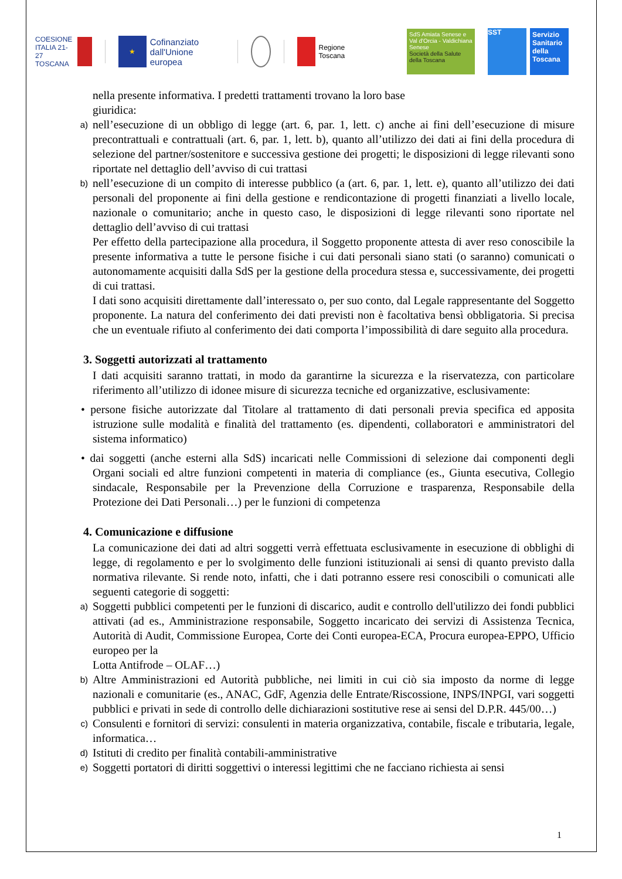COESIONE
ITALIA 21-27
TOSCANA
★
Cofinanziato
dall'Unione europea
Regione Toscana
SdS Amiata Senese e Val d'Orcia - Valdichiana Senese
Società della Salute della Toscana
SST
Servizio Sanitario della Toscana
nella presente informativa. I predetti trattamenti trovano la loro base
giuridica:
a) nell’esecuzione di un obbligo di legge (art. 6, par. 1, lett. c) anche ai fini dell’esecuzione di misure precontrattuali e contrattuali (art. 6, par. 1, lett. b), quanto all’utilizzo dei dati ai fini della procedura di selezione del partner/sostenitore e successiva gestione dei progetti; le disposizioni di legge rilevanti sono riportate nel dettaglio dell’avviso di cui trattasi
b) nell’esecuzione di un compito di interesse pubblico (a (art. 6, par. 1, lett. e), quanto all’utilizzo dei dati personali del proponente ai fini della gestione e rendicontazione di progetti finanziati a livello locale, nazionale o comunitario; anche in questo caso, le disposizioni di legge rilevanti sono riportate nel dettaglio dell’avviso di cui trattasi
Per effetto della partecipazione alla procedura, il Soggetto proponente attesta di aver reso conoscibile la presente informativa a tutte le persone fisiche i cui dati personali siano stati (o saranno) comunicati o autonomamente acquisiti dalla SdS per la gestione della procedura stessa e, successivamente, dei progetti di cui trattasi.
I dati sono acquisiti direttamente dall’interessato o, per suo conto, dal Legale rappresentante del Soggetto proponente. La natura del conferimento dei dati previsti non è facoltativa bensì obbligatoria. Si precisa che un eventuale rifiuto al conferimento dei dati comporta l’impossibilità di dare seguito alla procedura.
3. Soggetti autorizzati al trattamento
I dati acquisiti saranno trattati, in modo da garantirne la sicurezza e la riservatezza, con particolare riferimento all’utilizzo di idonee misure di sicurezza tecniche ed organizzative, esclusivamente:
• persone fisiche autorizzate dal Titolare al trattamento di dati personali previa specifica ed apposita istruzione sulle modalità e finalità del trattamento (es. dipendenti, collaboratori e amministratori del sistema informatico)
• dai soggetti (anche esterni alla SdS) incaricati nelle Commissioni di selezione dai componenti degli Organi sociali ed altre funzioni competenti in materia di compliance (es., Giunta esecutiva, Collegio sindacale, Responsabile per la Prevenzione della Corruzione e trasparenza, Responsabile della Protezione dei Dati Personali…) per le funzioni di competenza
4. Comunicazione e diffusione
La comunicazione dei dati ad altri soggetti verrà effettuata esclusivamente in esecuzione di obblighi di legge, di regolamento e per lo svolgimento delle funzioni istituzionali ai sensi di quanto previsto dalla normativa rilevante. Si rende noto, infatti, che i dati potranno essere resi conoscibili o comunicati alle seguenti categorie di soggetti:
a) Soggetti pubblici competenti per le funzioni di discarico, audit e controllo dell'utilizzo dei fondi pubblici attivati (ad es., Amministrazione responsabile, Soggetto incaricato dei servizi di Assistenza Tecnica, Autorità di Audit, Commissione Europea, Corte dei Conti europea-ECA, Procura europea-EPPO, Ufficio europeo per la
Lotta Antifrode – OLAF…)
b) Altre Amministrazioni ed Autorità pubbliche, nei limiti in cui ciò sia imposto da norme di legge nazionali e comunitarie (es., ANAC, GdF, Agenzia delle Entrate/Riscossione, INPS/INPGI, vari soggetti pubblici e privati in sede di controllo delle dichiarazioni sostitutive rese ai sensi del D.P.R. 445/00…)
c) Consulenti e fornitori di servizi: consulenti in materia organizzativa, contabile, fiscale e tributaria, legale, informatica…
d) Istituti di credito per finalità contabili-amministrative
e) Soggetti portatori di diritti soggettivi o interessi legittimi che ne facciano richiesta ai sensi
1